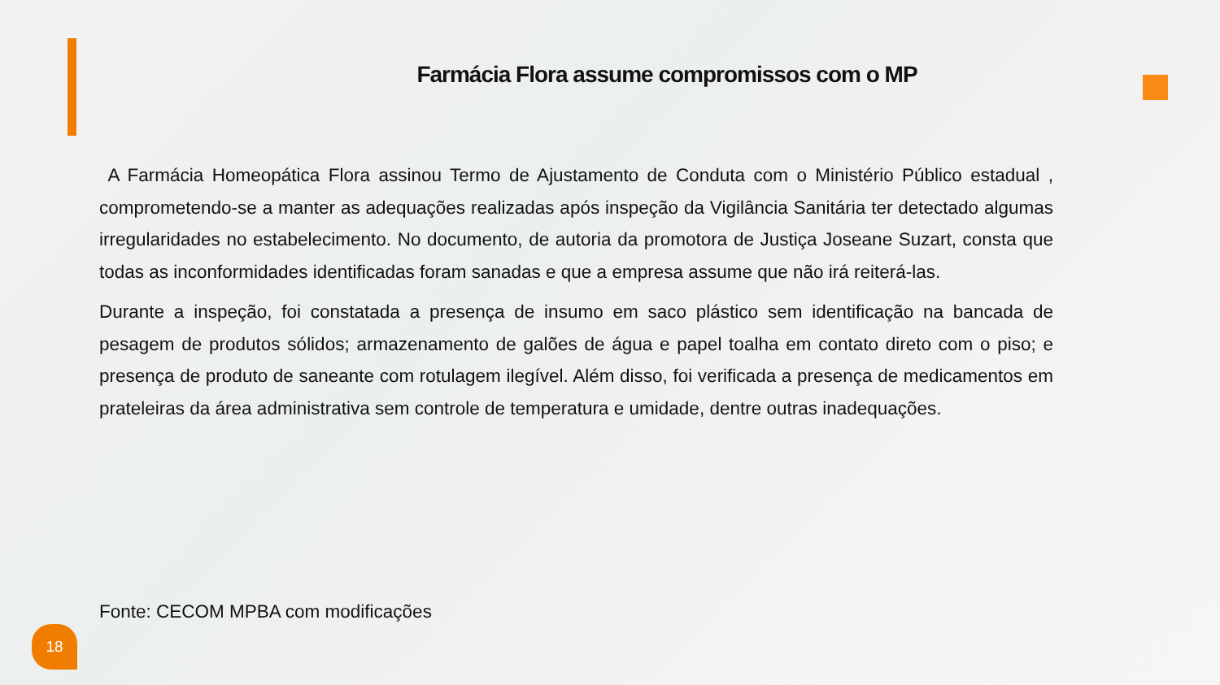Farmácia Flora assume compromissos com o MP
A Farmácia Homeopática Flora assinou Termo de Ajustamento de Conduta com o Ministério Público estadual , comprometendo-se a manter as adequações realizadas após inspeção da Vigilância Sanitária ter detectado algumas irregularidades no estabelecimento. No documento, de autoria da promotora de Justiça Joseane Suzart, consta que todas as inconformidades identificadas foram sanadas e que a empresa assume que não irá reiterá-las.
Durante a inspeção, foi constatada a presença de insumo em saco plástico sem identificação na bancada de pesagem de produtos sólidos; armazenamento de galões de água e papel toalha em contato direto com o piso; e presença de produto de saneante com rotulagem ilegível. Além disso, foi verificada a presença de medicamentos em prateleiras da área administrativa sem controle de temperatura e umidade, dentre outras inadequações.
Fonte: CECOM MPBA com modificações
18